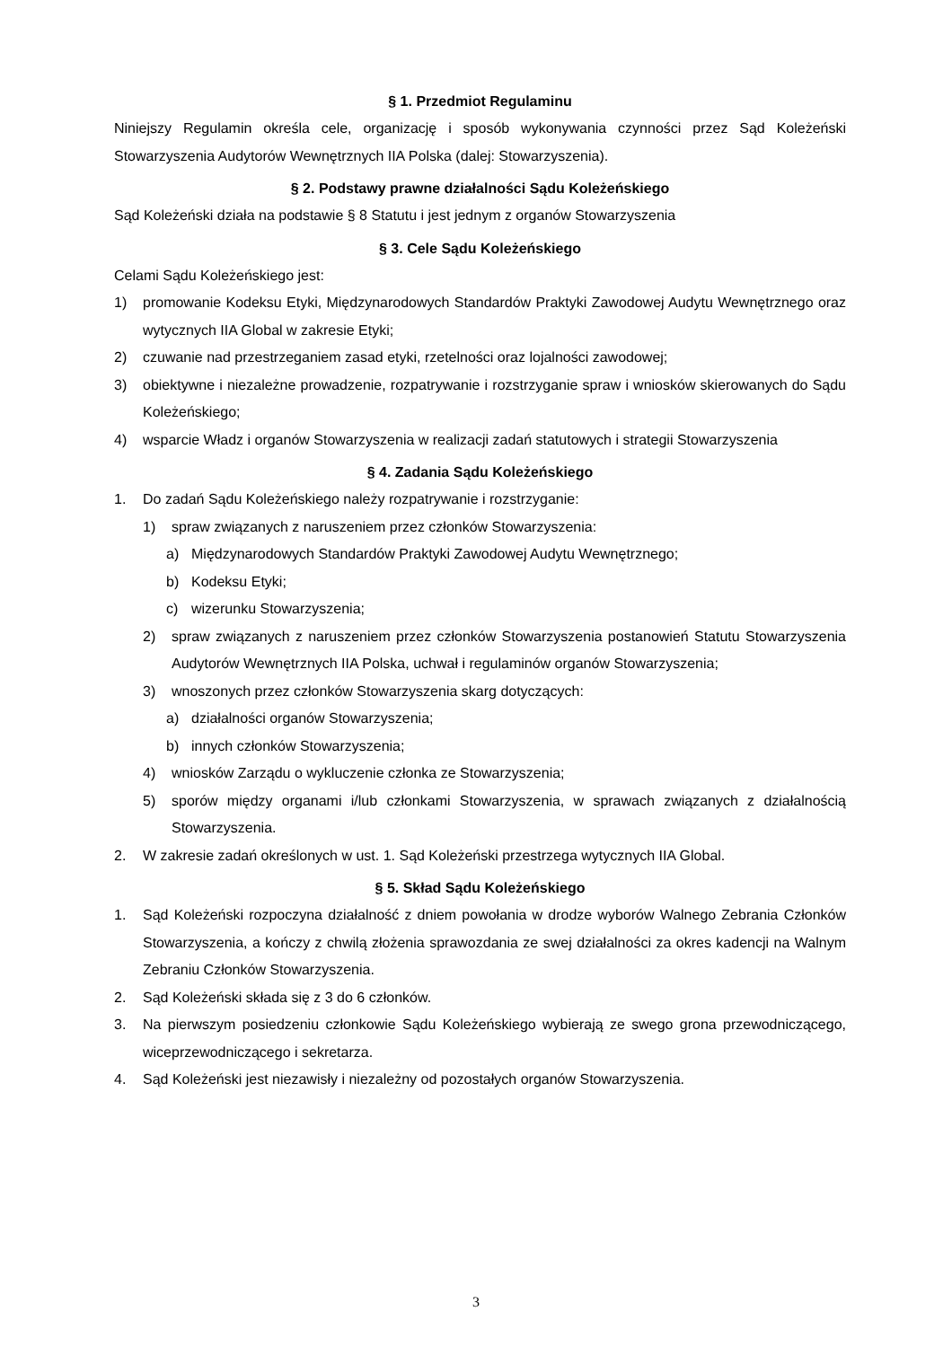§ 1. Przedmiot Regulaminu
Niniejszy Regulamin określa cele, organizację i sposób wykonywania czynności przez Sąd Koleżeński Stowarzyszenia Audytorów Wewnętrznych IIA Polska (dalej: Stowarzyszenia).
§ 2. Podstawy prawne działalności Sądu Koleżeńskiego
Sąd Koleżeński działa na podstawie § 8 Statutu i jest jednym z organów Stowarzyszenia
§ 3. Cele Sądu Koleżeńskiego
Celami Sądu Koleżeńskiego jest:
1) promowanie Kodeksu Etyki, Międzynarodowych Standardów Praktyki Zawodowej Audytu Wewnętrznego oraz wytycznych IIA Global w zakresie Etyki;
2) czuwanie nad przestrzeganiem zasad etyki, rzetelności oraz lojalności zawodowej;
3) obiektywne i niezależne prowadzenie, rozpatrywanie i rozstrzyganie spraw i wniosków skierowanych do Sądu Koleżeńskiego;
4) wsparcie Władz i organów Stowarzyszenia w realizacji zadań statutowych i strategii Stowarzyszenia
§ 4. Zadania Sądu Koleżeńskiego
1. Do zadań Sądu Koleżeńskiego należy rozpatrywanie i rozstrzyganie:
1) spraw związanych z naruszeniem przez członków Stowarzyszenia:
a) Międzynarodowych Standardów Praktyki Zawodowej Audytu Wewnętrznego;
b) Kodeksu Etyki;
c) wizerunku Stowarzyszenia;
2) spraw związanych z naruszeniem przez członków Stowarzyszenia postanowień Statutu Stowarzyszenia Audytorów Wewnętrznych IIA Polska, uchwał i regulaminów organów Stowarzyszenia;
3) wnoszonych przez członków Stowarzyszenia skarg dotyczących:
a) działalności organów Stowarzyszenia;
b) innych członków Stowarzyszenia;
4) wniosków Zarządu o wykluczenie członka ze Stowarzyszenia;
5) sporów między organami i/lub członkami Stowarzyszenia, w sprawach związanych z działalnością Stowarzyszenia.
2. W zakresie zadań określonych w ust. 1. Sąd Koleżeński przestrzega wytycznych IIA Global.
§ 5. Skład Sądu Koleżeńskiego
1. Sąd Koleżeński rozpoczyna działalność z dniem powołania w drodze wyborów Walnego Zebrania Członków Stowarzyszenia, a kończy z chwilą złożenia sprawozdania ze swej działalności za okres kadencji na Walnym Zebraniu Członków Stowarzyszenia.
2. Sąd Koleżeński składa się z 3 do 6 członków.
3. Na pierwszym posiedzeniu członkowie Sądu Koleżeńskiego wybierają ze swego grona przewodniczącego, wiceprzewodniczącego i sekretarza.
4. Sąd Koleżeński jest niezawisły i niezależny od pozostałych organów Stowarzyszenia.
3